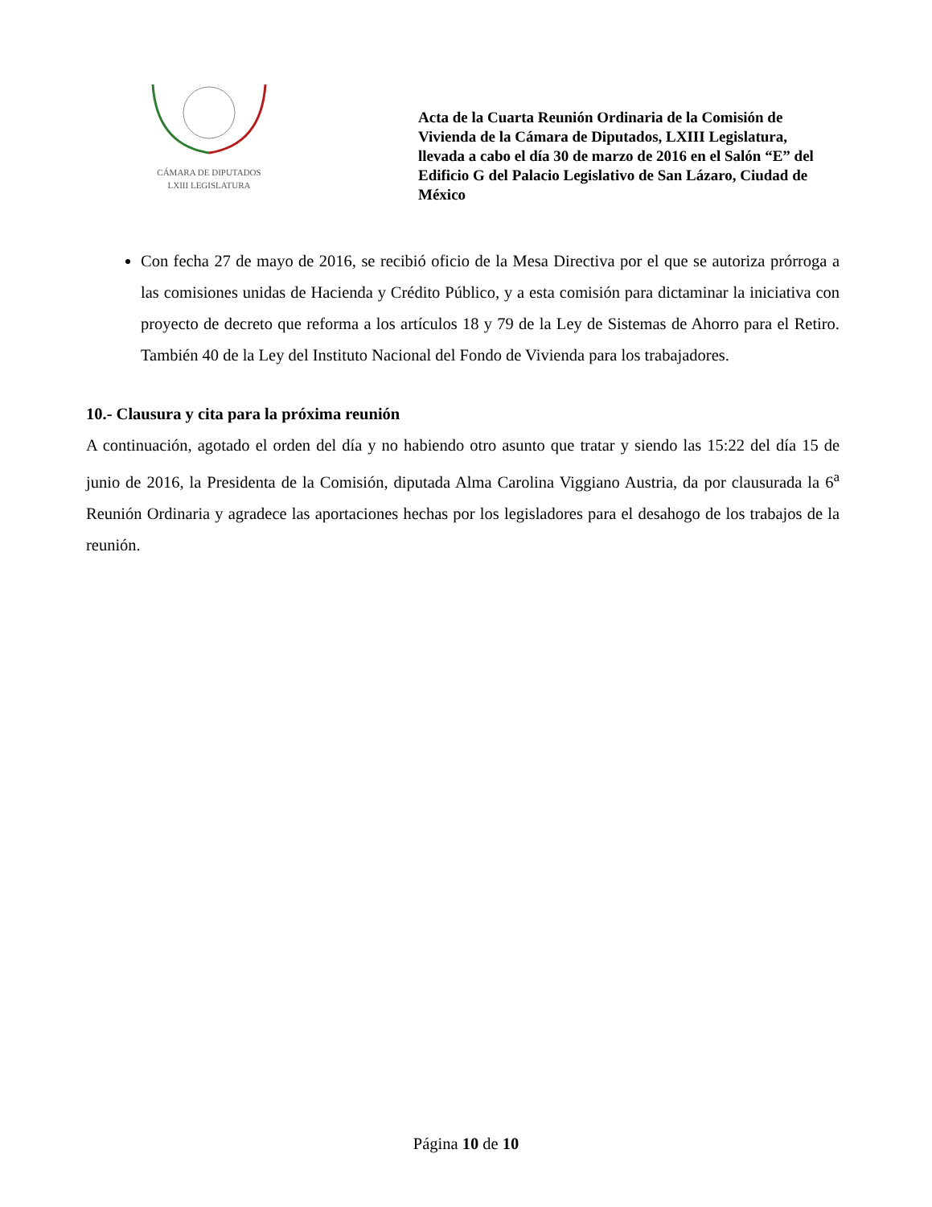CÁMARA DE DIPUTADOS
LXIII LEGISLATURA
Acta de la Cuarta Reunión Ordinaria de la Comisión de Vivienda de la Cámara de Diputados, LXIII Legislatura, llevada a cabo el día 30 de marzo de 2016 en el Salón “E” del Edificio G del Palacio Legislativo de San Lázaro, Ciudad de México
Con fecha 27 de mayo de 2016, se recibió oficio de la Mesa Directiva por el que se autoriza prórroga a las comisiones unidas de Hacienda y Crédito Público, y a esta comisión para dictaminar la iniciativa con proyecto de decreto que reforma a los artículos 18 y 79 de la Ley de Sistemas de Ahorro para el Retiro. También 40 de la Ley del Instituto Nacional del Fondo de Vivienda para los trabajadores.
10.- Clausura y cita para la próxima reunión
A continuación, agotado el orden del día y no habiendo otro asunto que tratar y siendo las 15:22 del día 15 de junio de 2016, la Presidenta de la Comisión, diputada Alma Carolina Viggiano Austria, da por clausurada la 6<sup>a</sup> Reunión Ordinaria y agradece las aportaciones hechas por los legisladores para el desahogo de los trabajos de la reunión.
Página 10 de 10